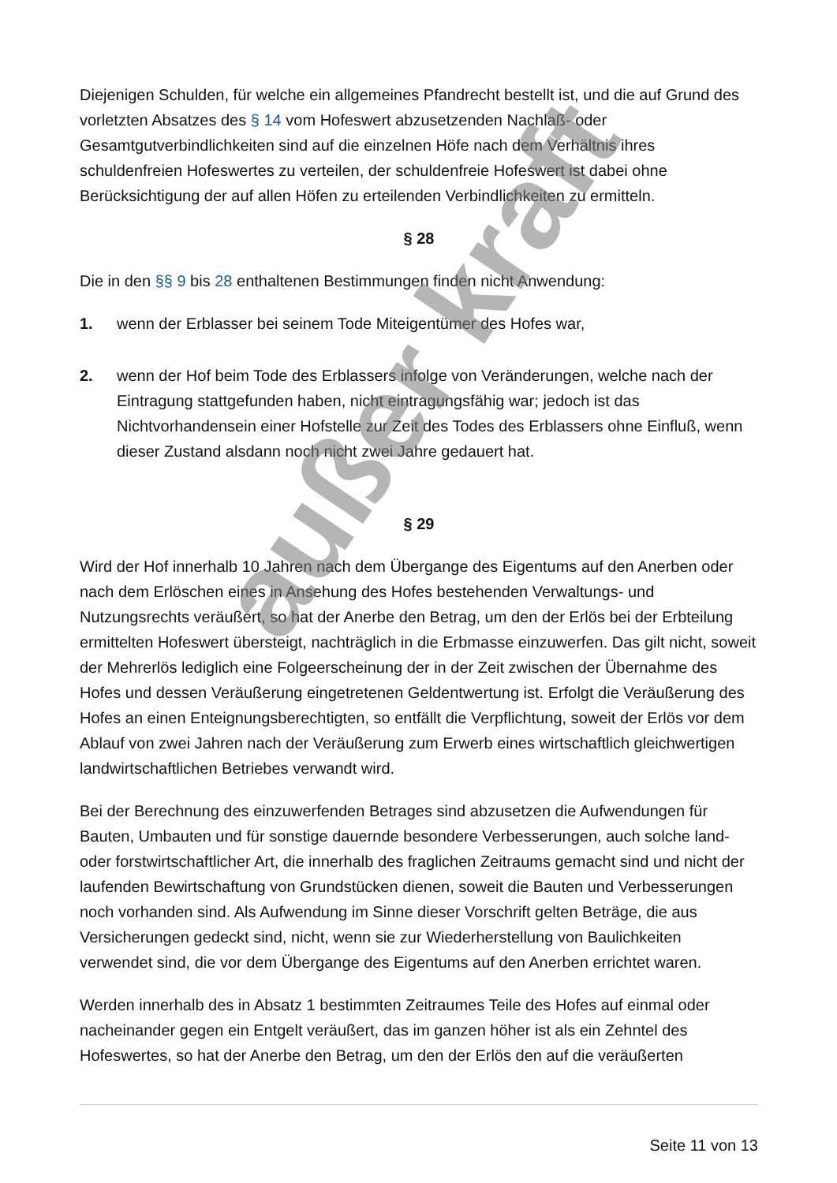Diejenigen Schulden, für welche ein allgemeines Pfandrecht bestellt ist, und die auf Grund des vorletzten Absatzes des § 14 vom Hofeswert abzusetzenden Nachlaß- oder Gesamtgutverbindlichkeiten sind auf die einzelnen Höfe nach dem Verhältnis ihres schuldenfreien Hofeswertes zu verteilen, der schuldenfreie Hofeswert ist dabei ohne Berücksichtigung der auf allen Höfen zu erteilenden Verbindlichkeiten zu ermitteln.
§ 28
Die in den §§ 9 bis 28 enthaltenen Bestimmungen finden nicht Anwendung:
1. wenn der Erblasser bei seinem Tode Miteigentümer des Hofes war,
2. wenn der Hof beim Tode des Erblassers infolge von Veränderungen, welche nach der Eintragung stattgefunden haben, nicht eintragungsfähig war; jedoch ist das Nichtvorhandensein einer Hofstelle zur Zeit des Todes des Erblassers ohne Einfluß, wenn dieser Zustand alsdann noch nicht zwei Jahre gedauert hat.
§ 29
Wird der Hof innerhalb 10 Jahren nach dem Übergange des Eigentums auf den Anerben oder nach dem Erlöschen eines in Ansehung des Hofes bestehenden Verwaltungs- und Nutzungsrechts veräußert, so hat der Anerbe den Betrag, um den der Erlös bei der Erbteilung ermittelten Hofeswert übersteigt, nachträglich in die Erbmasse einzuwerfen. Das gilt nicht, soweit der Mehrerlös lediglich eine Folgeerscheinung der in der Zeit zwischen der Übernahme des Hofes und dessen Veräußerung eingetretenen Geldentwertung ist. Erfolgt die Veräußerung des Hofes an einen Enteignungsberechtigten, so entfällt die Verpflichtung, soweit der Erlös vor dem Ablauf von zwei Jahren nach der Veräußerung zum Erwerb eines wirtschaftlich gleichwertigen landwirtschaftlichen Betriebes verwandt wird.
Bei der Berechnung des einzuwerfenden Betrages sind abzusetzen die Aufwendungen für Bauten, Umbauten und für sonstige dauernde besondere Verbesserungen, auch solche land- oder forstwirtschaftlicher Art, die innerhalb des fraglichen Zeitraums gemacht sind und nicht der laufenden Bewirtschaftung von Grundstücken dienen, soweit die Bauten und Verbesserungen noch vorhanden sind. Als Aufwendung im Sinne dieser Vorschrift gelten Beträge, die aus Versicherungen gedeckt sind, nicht, wenn sie zur Wiederherstellung von Baulichkeiten verwendet sind, die vor dem Übergange des Eigentums auf den Anerben errichtet waren.
Werden innerhalb des in Absatz 1 bestimmten Zeitraumes Teile des Hofes auf einmal oder nacheinander gegen ein Entgelt veräußert, das im ganzen höher ist als ein Zehntel des Hofeswertes, so hat der Anerbe den Betrag, um den der Erlös den auf die veräußerten
außer kraft
Seite 11 von 13